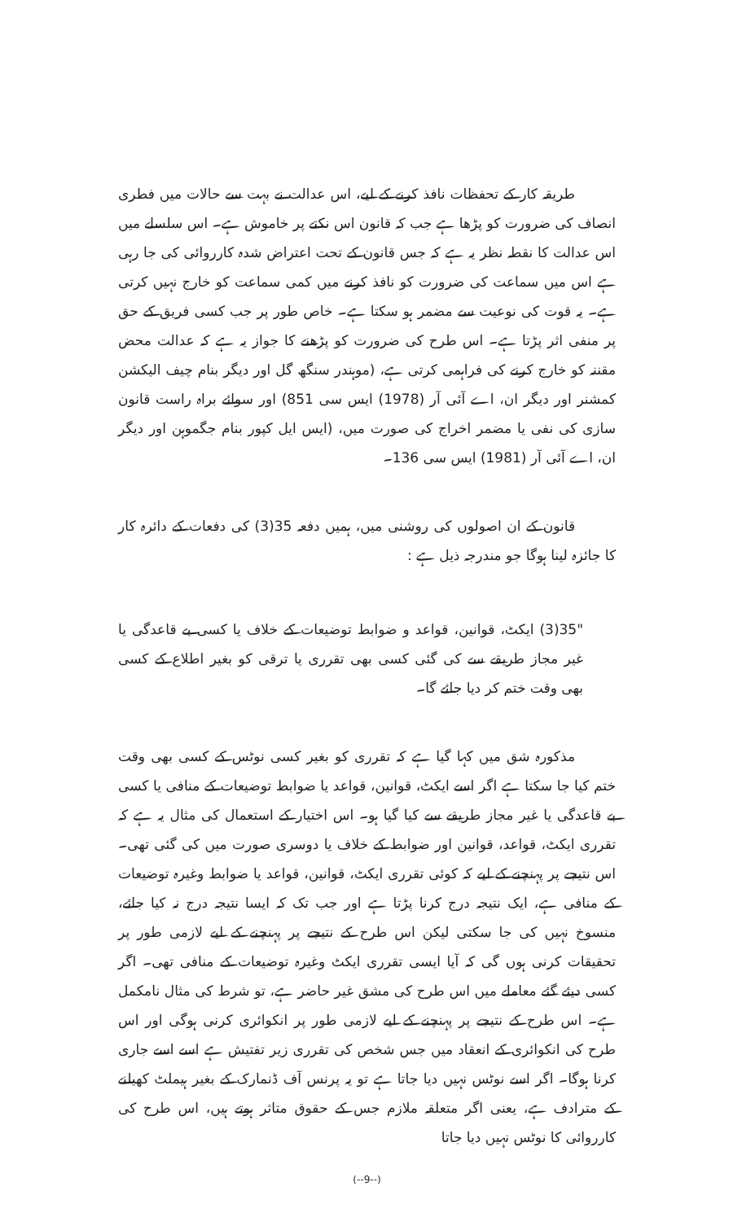طریقہ کار کے تحفظات نافذ کرنے کے لیے، اس عدالت نے بہت سے حالات میں فطری انصاف کی ضرورت کو پڑھا ہے جب کہ قانون اس نکتے پر خاموش ہے۔ اس سلسلے میں اس عدالت کا نقطہ نظر یہ ہے کہ جس قانون کے تحت اعتراض شدہ کارروائی کی جا رہی ہے اس میں سماعت کی ضرورت کو نافذ کرنے میں کمی سماعت کو خارج نہیں کرتی ہے۔ یہ قوت کی نوعیت سے مضمر ہو سکتا ہے۔ خاص طور پر جب کسی فریق کے حق پر منفی اثر پڑتا ہے۔ اس طرح کی ضرورت کو پڑھنے کا جواز یہ ہے کہ عدالت محض مقننہ کو خارج کرنے کی فراہمی کرتی ہے، (موہندر سنگھ گل اور دیگر بنام چیف الیکشن کمشنر اور دیگر ان، اے آئی آر (1978) ایس سی 851) اور سوائے براہ راست قانون سازی کی نفی یا مضمر اخراج کی صورت میں، (ایس ایل کپور بنام جگموہن اور دیگر ان، اے آئی آر (1981) ایس سی 136۔
قانون کے ان اصولوں کی روشنی میں، ہمیں دفعہ 35(3) کی دفعات کے دائرہ کار کا جائزہ لینا ہوگا جو مندرجہ ذیل ہے :
"35(3) ایکٹ، قوانین، قواعد و ضوابط توضیعات کے خلاف یا کسی بے قاعدگی یا غیر مجاز طریقے سے کی گئی کسی بھی تقرری یا ترقی کو بغیر اطلاع کے کسی بھی وقت ختم کر دیا جائے گا۔
مذکورہ شق میں کہا گیا ہے کہ تقرری کو بغیر کسی نوٹس کے کسی بھی وقت ختم کیا جا سکتا ہے اگر اسے ایکٹ، قوانین، قواعد یا ضوابط توضیعات کے منافی یا کسی بے قاعدگی یا غیر مجاز طریقے سے کیا گیا ہو۔ اس اختیار کے استعمال کی مثال یہ ہے کہ تقرری ایکٹ، قواعد، قوانین اور ضوابط کے خلاف یا دوسری صورت میں کی گئی تھی۔ اس نتیجے پر پہنچنے کے لیے کہ کوئی تقرری ایکٹ، قوانین، قواعد یا ضوابط وغیرہ توضیعات کے منافی ہے، ایک نتیجہ درج کرنا پڑتا ہے اور جب تک کہ ایسا نتیجہ درج نہ کیا جائے، منسوخ نہیں کی جا سکتی لیکن اس طرح کے نتیجے پر پہنچنے کے لیے لازمی طور پر تحقیقات کرنی ہوں گی کہ آیا ایسی تقرری ایکٹ وغیرہ توضیعات کے منافی تھی۔ اگر کسی دیئے گئے معاملے میں اس طرح کی مشق غیر حاضر ہے، تو شرط کی مثال نامکمل ہے۔ اس طرح کے نتیجے پر پہنچنے کے لیے لازمی طور پر انکوائری کرنی ہوگی اور اس طرح کی انکوائری کے انعقاد میں جس شخص کی تقرری زیر تفتیش ہے اسے اسے جاری کرنا ہوگا۔ اگر اسے نوٹس نہیں دیا جاتا ہے تو یہ پرنس آف ڈنمارک کے بغیر ہیملٹ کھیلنے کے مترادف ہے، یعنی اگر متعلقہ ملازم جس کے حقوق متاثر ہوتے ہیں، اس طرح کی کارروائی کا نوٹس نہیں دیا جاتا
(--9--)